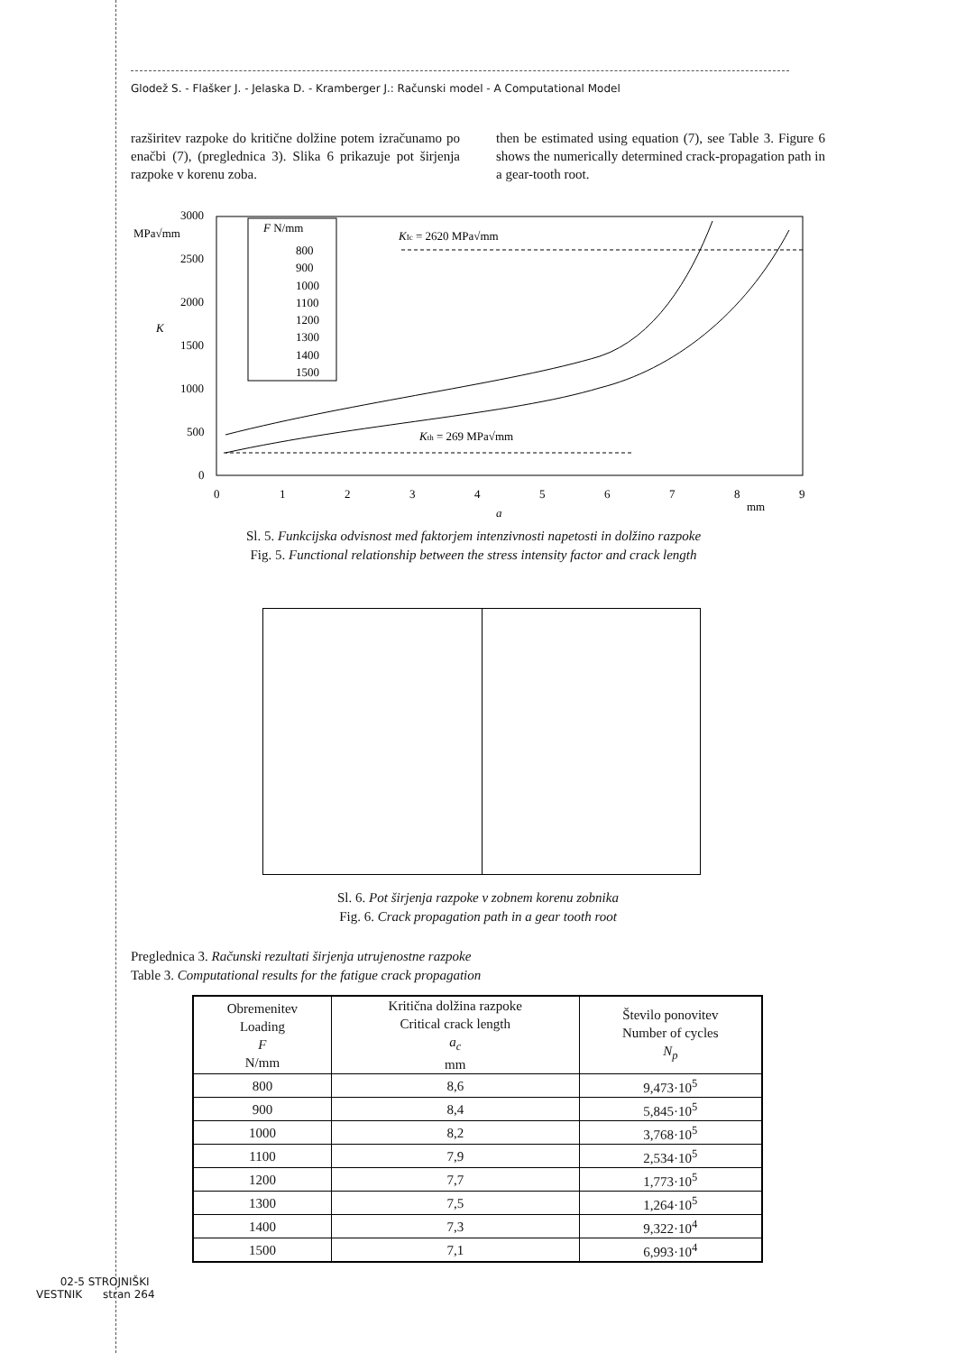Glodež S. - Flašker J. - Jelaska D. - Kramberger J.: Računski model - A Computational Model
razširitev razpoke do kritične dolžine potem izračunamo po enačbi (7), (preglednica 3). Slika 6 prikazuje pot širjenja razpoke v korenu zoba.
then be estimated using equation (7), see Table 3. Figure 6 shows the numerically determined crack-propagation path in a gear-tooth root.
MPa√mm
K
3000
2500
2000
1500
1000
500
0
0
1
2
3
4
5
6
7
8
9
mm
a
KIc = 2620 MPa√mm
Kth = 269 MPa√mm
F N/mm
800
900
1000
1100
1200
1300
1400
1500
Sl. 5. Funkcijska odvisnost med faktorjem intenzivnosti napetosti in dolžino razpoke
Fig. 5. Functional relationship between the stress intensity factor and crack length
Sl. 6. Pot širjenja razpoke v zobnem korenu zobnika
Fig. 6. Crack propagation path in a gear tooth root
Preglednica 3. Računski rezultati širjenja utrujenostne razpoke
Table 3. Computational results for the fatigue crack propagation
| Obremenitev Loading F N/mm | Kritična dolžina razpoke Critical crack length a<sub>c</sub> mm | Število ponovitev Number of cycles N<sub>p</sub> |
| --- | --- | --- |
| 800 | 8,6 | 9,473·10<sup>5</sup> |
| 900 | 8,4 | 5,845·10<sup>5</sup> |
| 1000 | 8,2 | 3,768·10<sup>5</sup> |
| 1100 | 7,9 | 2,534·10<sup>5</sup> |
| 1200 | 7,7 | 1,773·10<sup>5</sup> |
| 1300 | 7,5 | 1,264·10<sup>5</sup> |
| 1400 | 7,3 | 9,322·10<sup>4</sup> |
| 1500 | 7,1 | 6,993·10<sup>4</sup> |
02-5 STROJNIŠKI
VESTNIK stran 264